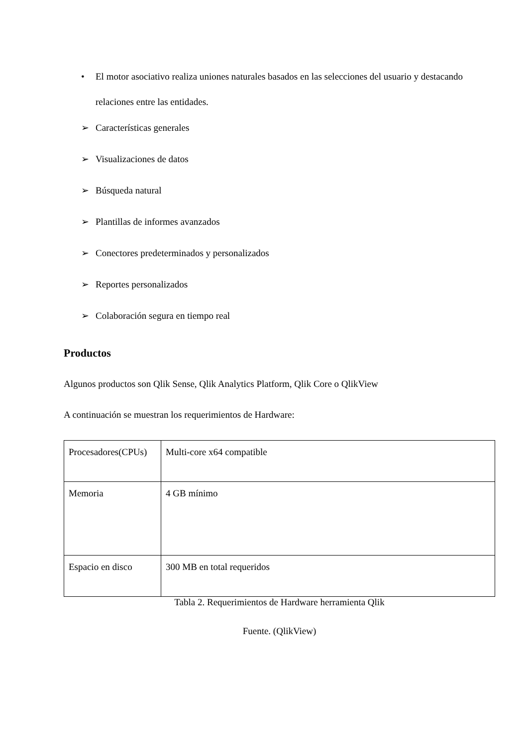• El motor asociativo realiza uniones naturales basados en las selecciones del usuario y destacando relaciones entre las entidades.
➢ Características generales
➢ Visualizaciones de datos
➢ Búsqueda natural
➢ Plantillas de informes avanzados
➢ Conectores predeterminados y personalizados
➢ Reportes personalizados
➢ Colaboración segura en tiempo real
Productos
Algunos productos son Qlik Sense, Qlik Analytics Platform, Qlik Core o QlikView
A continuación se muestran los requerimientos de Hardware:
| Procesadores(CPUs) | Multi-core x64 compatible |
| Memoria | 4 GB mínimo |
| Espacio en disco | 300 MB en total requeridos |
Tabla 2. Requerimientos de Hardware herramienta Qlik
Fuente. (QlikView)